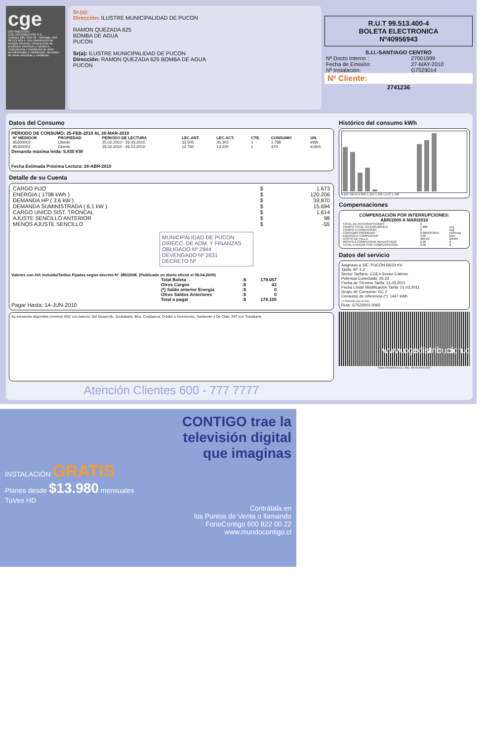cge
DISTRIBUCION
CGE DISTRIBUCIÓN S.A.
Teatinos 280, Piso 16 - Santiago. Rut: 99.513.400-4. Giro Distribución de energía eléctrica, compraventa de productos eléctricos y celulares, compraventa e instalación de aires acondicionado y calefacción, ejecución de obras eléctricas y metálicas.
Sr.(a):
Dirección: ILUSTRE MUNICIPALIDAD DE PUCON
RAMON QUEZADA 625
BOMBA DE AGUA
PUCON
Sr(a): ILUSTRE MUNICIPALIDAD DE PUCON
Dirección: RAMON QUEZADA 625 BOMBA DE AGUA
PUCON
R.U.T 99.513.400-4
BOLETA ELECTRONICA
Nº40956943
S.I.I.-SANTIAGO CENTRO
| Nº Docto Interno : | 27001999 |
| Fecha de Emisión: | 27-MAY-2010 |
| Nº Instalación: | G7529014 |
Nº Cliente:
2741236
Datos del Consumo
PERIODO DE CONSUMO: 25-FEB-2010 AL 26-MAR-2010
| Nº MEDIDOR | PROPIEDAD | PERIODO DE LECTURA | LEC.ANT. | LEC.ACT. | CTE. | CONSUMO | UN. |
| --- | --- | --- | --- | --- | --- | --- | --- |
| 85300002 | Cliente | 25.02.2010 - 26.03.2010 | 33.505 | 35.303 | 1 | 1.798 | kWh |
| 85300002 | Cliente | 25.02.2010 - 26.03.2010 | 12.750 | 13.220 | 1 | 470 | kVArh |
Demanda máxima leída: 5,930 KW
Fecha Estimada Próxima Lectura: 28-ABR-2010
Detalle de su Cuenta
| CARGO FIJO | $ | 1.673 |
| ENERGIA ( 1798 kWh ) | $ | 120.206 |
| DEMANDA HP ( 3.6 kW ) | $ | 39.870 |
| DEMANDA SUMINISTRADA ( 6.1 kW ) | $ | 15.694 |
| CARGO UNICO SIST. TRONCAL | $ | 1.614 |
| AJUSTE SENCILLO ANTERIOR | $ | 98 |
| MENOS AJUSTE SENCILLO | $ | -55 |
MUNICIPALIDAD DE PUCON
DIRECC. DE ADM. Y FINANZAS
OBLIGADO Nº 2844
DEVENGADO Nº 2631
DECRETO Nº
Valores con IVA incluido/Tarifas Fijadas según decreto N° 385/2008. (Publicado en diario oficial el 08.04.2009)
| Total Boleta | :$ | 179.057 |
| Otros Cargos | :$ | 43 |
| (*) Saldo anterior Energía | :$ | 0 |
| Otros Saldos Anteriores | :$ | 0 |
| Total a pagar | :$ | 179.100 |
Pagar Hasta: 14-JUN-2010
Se encuentra disponible convenio PAC con bancos: Del Desarrollo, Scotiabank, Bice, Corpbanca, Crédito e Inversiones, Santander y De Chile. PAT con Transbank.
Atención Clientes 600 - 777 7777
Histórico del consumo kWh
0 225 450 674 899 1.124 1.349 1.573 1.798
Compensaciones
COMPENSACIÓN POR INTERRUPCIONES:
ABR/2009 A MAR/2010
| TOTAL DE INTERRUPCIONES | 0 | |
| TIEMPO TOTAL INTERRUMPIDO | 1.800 | seg |
| TIEMPO A COMPENSAR | 0 | seg |
| CONSUMO PROMEDIO | 0,0002343534 | kWh/seg |
| ENERGÍA A COMPENSAR | 0,00 | kWh |
| COSTO DE FALLA | 266,06 | $/kWh |
| MONTO A COMPENSAR REAJUSTADO | 0,00 | $ |
| TOTAL A PAGAR POR COMPENSACIÓN | 0,00 | $ |
Datos del servicio
Asignado a S/E: PUCÓN 66/23 KV
Tarifa: BT 4.3
Sector Tarifario: CGE4 Sector 6 Aéreo
Potencia Conectada: 26.33
Fecha de Término Tarifa: 31.03.2011
Fecha Límite Modificación Tarifa: 01.03.2011
Grupo de Consumo: GC 2
Consumo de referencia (*): 1467 kWh
(*) Estimado para 30 días
Ruta: G7522002-0065
Timbre Electrónico S.I.I. Res. 145 de 30/11/2007
www.cgedistribucion.cl
CONTIGO trae la
televisión digital
que imaginas
INSTALACIÓN GRATIS
Planes desde $13.980 mensuales
TuVes HD
Contrátala en
los Puntos de Venta o llamando
FonoContigo 600 822 00 22
www.mundocontigo.cl